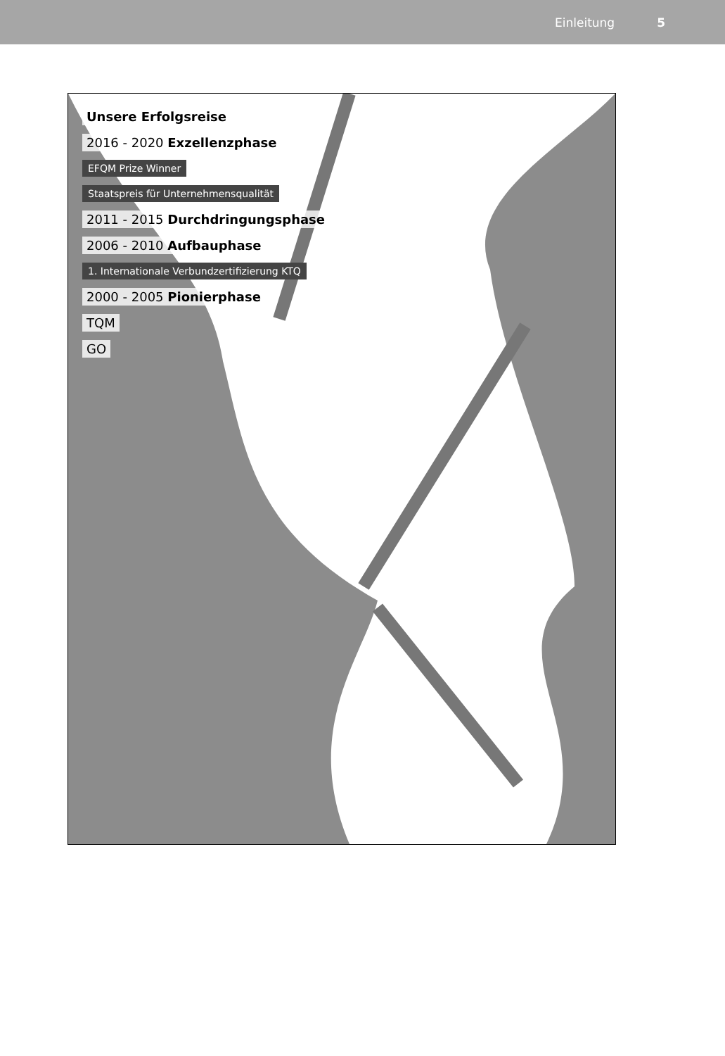Einleitung 5
Unsere Erfolgsreise
2016 - 2020 Exzellenzphase
EFQM Prize Winner
Staatspreis für Unternehmensqualität
2011 - 2015 Durchdringungsphase
2006 - 2010 Aufbauphase
1. Internationale Verbundzertifizierung KTQ
2000 - 2005 Pionierphase
TQM
GO